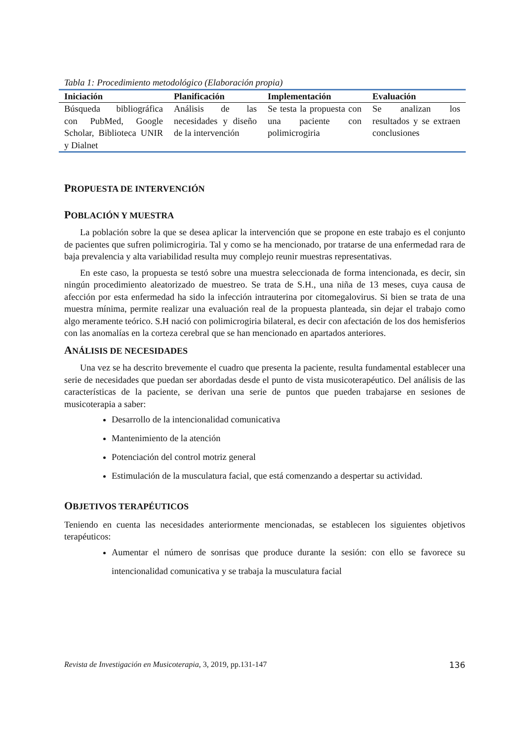Tabla 1: Procedimiento metodológico (Elaboración propia)
| Iniciación | Planificación | Implementación | Evaluación |
| --- | --- | --- | --- |
| Búsqueda bibliográfica con PubMed, Google Scholar, Biblioteca UNIR y Dialnet | Análisis de las necesidades y diseño de la intervención | Se testa la propuesta con una paciente con polimicrogiria | Se analizan los resultados y se extraen conclusiones |
PROPUESTA DE INTERVENCIÓN
POBLACIÓN Y MUESTRA
La población sobre la que se desea aplicar la intervención que se propone en este trabajo es el conjunto de pacientes que sufren polimicrogiria. Tal y como se ha mencionado, por tratarse de una enfermedad rara de baja prevalencia y alta variabilidad resulta muy complejo reunir muestras representativas.
En este caso, la propuesta se testó sobre una muestra seleccionada de forma intencionada, es decir, sin ningún procedimiento aleatorizado de muestreo. Se trata de S.H., una niña de 13 meses, cuya causa de afección por esta enfermedad ha sido la infección intrauterina por citomegalovirus. Si bien se trata de una muestra mínima, permite realizar una evaluación real de la propuesta planteada, sin dejar el trabajo como algo meramente teórico. S.H nació con polimicrogiria bilateral, es decir con afectación de los dos hemisferios con las anomalías en la corteza cerebral que se han mencionado en apartados anteriores.
ANÁLISIS DE NECESIDADES
Una vez se ha descrito brevemente el cuadro que presenta la paciente, resulta fundamental establecer una serie de necesidades que puedan ser abordadas desde el punto de vista musicoterapéutico. Del análisis de las características de la paciente, se derivan una serie de puntos que pueden trabajarse en sesiones de musicoterapia a saber:
Desarrollo de la intencionalidad comunicativa
Mantenimiento de la atención
Potenciación del control motriz general
Estimulación de la musculatura facial, que está comenzando a despertar su actividad.
OBJETIVOS TERAPÉUTICOS
Teniendo en cuenta las necesidades anteriormente mencionadas, se establecen los siguientes objetivos terapéuticos:
Aumentar el número de sonrisas que produce durante la sesión: con ello se favorece su intencionalidad comunicativa y se trabaja la musculatura facial
Revista de Investigación en Musicoterapia, 3, 2019, pp.131-147 136